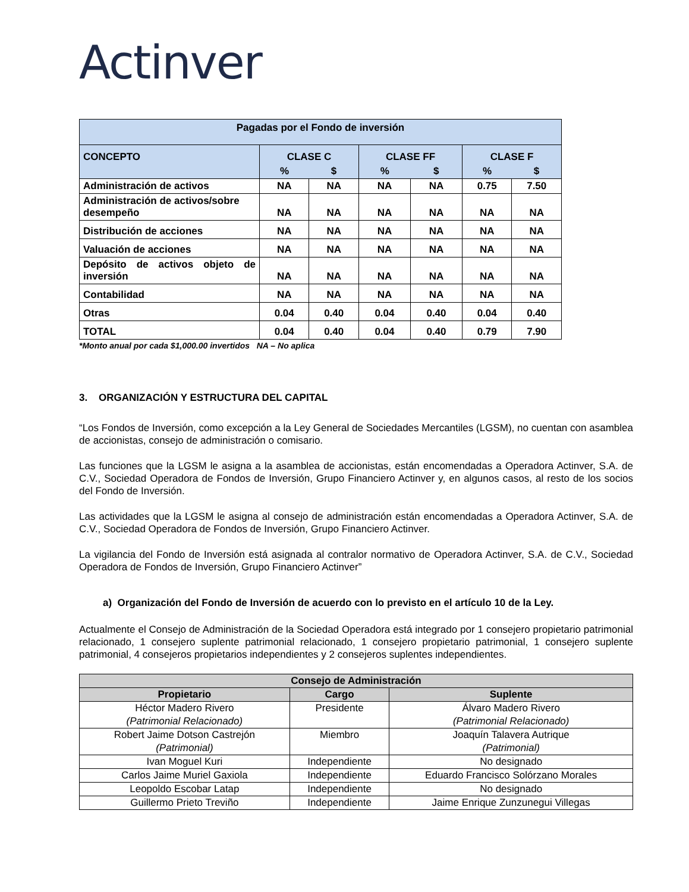Actinver
| Pagadas por el Fondo de inversión | | | | | | |
| --- | --- | --- | --- | --- | --- | --- |
| CONCEPTO | CLASE C | | CLASE FF | | CLASE F | |
| | % | $ | % | $ | % | $ |
| Administración de activos | NA | NA | NA | NA | 0.75 | 7.50 |
| Administración de activos/sobre desempeño | NA | NA | NA | NA | NA | NA |
| Distribución de acciones | NA | NA | NA | NA | NA | NA |
| Valuación de acciones | NA | NA | NA | NA | NA | NA |
| Depósito de activos objeto de inversión | NA | NA | NA | NA | NA | NA |
| Contabilidad | NA | NA | NA | NA | NA | NA |
| Otras | 0.04 | 0.40 | 0.04 | 0.40 | 0.04 | 0.40 |
| TOTAL | 0.04 | 0.40 | 0.04 | 0.40 | 0.79 | 7.90 |
*Monto anual por cada $1,000.00 invertidos NA – No aplica
3. ORGANIZACIÓN Y ESTRUCTURA DEL CAPITAL
“Los Fondos de Inversión, como excepción a la Ley General de Sociedades Mercantiles (LGSM), no cuentan con asamblea de accionistas, consejo de administración o comisario.
Las funciones que la LGSM le asigna a la asamblea de accionistas, están encomendadas a Operadora Actinver, S.A. de C.V., Sociedad Operadora de Fondos de Inversión, Grupo Financiero Actinver y, en algunos casos, al resto de los socios del Fondo de Inversión.
Las actividades que la LGSM le asigna al consejo de administración están encomendadas a Operadora Actinver, S.A. de C.V., Sociedad Operadora de Fondos de Inversión, Grupo Financiero Actinver.
La vigilancia del Fondo de Inversión está asignada al contralor normativo de Operadora Actinver, S.A. de C.V., Sociedad Operadora de Fondos de Inversión, Grupo Financiero Actinver”
a) Organización del Fondo de Inversión de acuerdo con lo previsto en el artículo 10 de la Ley.
Actualmente el Consejo de Administración de la Sociedad Operadora está integrado por 1 consejero propietario patrimonial relacionado, 1 consejero suplente patrimonial relacionado, 1 consejero propietario patrimonial, 1 consejero suplente patrimonial, 4 consejeros propietarios independientes y 2 consejeros suplentes independientes.
| Consejo de Administración | | |
| --- | --- | --- |
| Propietario | Cargo | Suplente |
| Héctor Madero Rivero (Patrimonial Relacionado) | Presidente | Álvaro Madero Rivero (Patrimonial Relacionado) |
| Robert Jaime Dotson Castrejón (Patrimonial) | Miembro | Joaquín Talavera Autrique (Patrimonial) |
| Ivan Moguel Kuri | Independiente | No designado |
| Carlos Jaime Muriel Gaxiola | Independiente | Eduardo Francisco Solórzano Morales |
| Leopoldo Escobar Latap | Independiente | No designado |
| Guillermo Prieto Treviño | Independiente | Jaime Enrique Zunzunegui Villegas |